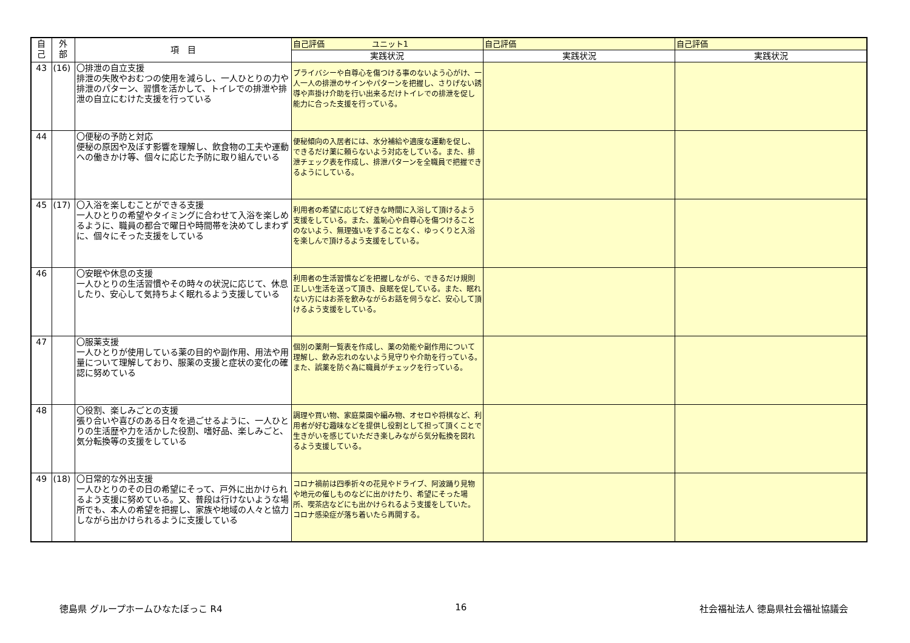| 自 己 | 外 部 | 項 目 | 自己評価 ユニット1 | 自己評価 | 自己評価 |
| --- | --- | --- | --- | --- | --- |
| | | | 実践状況 | 実践状況 | 実践状況 |
| 43 | (16) | 〇排泄の自立支援 排泄の失敗やおむつの使用を減らし、一人ひとりの力や排泄のパターン、習慣を活かして、トイレでの排泄や排泄の自立にむけた支援を行っている | プライバシーや自尊心を傷つける事のないよう心がけ、一人一人の排泄のサインやパターンを把握し、さりげない誘導や声掛け介助を行い出来るだけトイレでの排泄を促し能力に合った支援を行っている。 | | |
| 44 | | 〇便秘の予防と対応 便秘の原因や及ぼす影響を理解し、飲食物の工夫や運動への働きかけ等、個々に応じた予防に取り組んでいる | 便秘傾向の入居者には、水分補給や適度な運動を促し、できるだけ薬に頼らないよう対応をしている。また、排泄チェック表を作成し、排泄パターンを全職員で把握できるようにしている。 | | |
| 45 | (17) | 〇入浴を楽しむことができる支援 一人ひとりの希望やタイミングに合わせて入浴を楽しめるように、職員の都合で曜日や時間帯を決めてしまわずに、個々にそった支援をしている | 利用者の希望に応じて好きな時間に入浴して頂けるよう支援をしている。また、羞恥心や自尊心を傷つけることのないよう、無理強いをすることなく、ゆっくりと入浴を楽しんで頂けるよう支援をしている。 | | |
| 46 | | 〇安眠や休息の支援 一人ひとりの生活習慣やその時々の状況に応じて、休息したり、安心して気持ちよく眠れるよう支援している | 利用者の生活習慣などを把握しながら、できるだけ規則正しい生活を送って頂き、良眠を促している。また、眠れない方にはお茶を飲みながらお話を伺うなど、安心して頂けるよう支援をしている。 | | |
| 47 | | 〇服薬支援 一人ひとりが使用している薬の目的や副作用、用法や用量について理解しており、服薬の支援と症状の変化の確認に努めている | 個別の薬剤一覧表を作成し、薬の効能や副作用について理解し、飲み忘れのないよう見守りや介助を行っている。また、誤薬を防ぐ為に職員がチェックを行っている。 | | |
| 48 | | 〇役割、楽しみごとの支援 張り合いや喜びのある日々を過ごせるように、一人ひとりの生活歴や力を活かした役割、嗜好品、楽しみごと、気分転換等の支援をしている | 調理や買い物、家庭菜園や編み物、オセロや将棋など、利用者が好む趣味などを提供し役割として担って頂くことで生きがいを感じていただき楽しみながら気分転換を図れるよう支援している。 | | |
| 49 | (18) | 〇日常的な外出支援 一人ひとりのその日の希望にそって、戸外に出かけられるよう支援に努めている。又、普段は行けないような場所でも、本人の希望を把握し、家族や地域の人々と協力しながら出かけられるように支援している | コロナ禍前は四季折々の花見やドライブ、阿波踊り見物や地元の催しものなどに出かけたり、希望にそった場所、喫茶店などにも出かけられるよう支援をしていた。コロナ感染症が落ち着いたら再開する。 | | |
徳島県 グループホームひなたぼっこ R4 16 社会福祉法人 徳島県社会福祉協議会